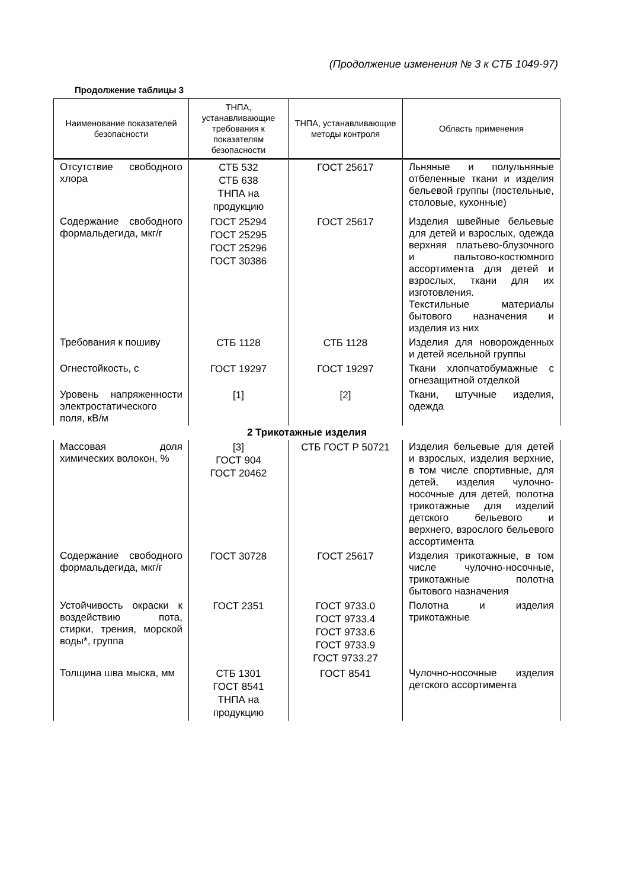(Продолжение изменения № 3 к СТБ 1049-97)
Продолжение таблицы 3
| Наименование показателей безопасности | ТНПА, устанавливающие требования к показателям безопасности | ТНПА, устанавливающие методы контроля | Область применения |
| --- | --- | --- | --- |
| Отсутствие свободного хлора | СТБ 532 СТБ 638 ТНПА на продукцию | ГОСТ 25617 | Льняные и полульняные отбеленные ткани и изделия бельевой группы (постельные, столовые, кухонные) |
| Содержание свободного формальдегида, мкг/г | ГОСТ 25294 ГОСТ 25295 ГОСТ 25296 ГОСТ 30386 | ГОСТ 25617 | Изделия швейные бельевые для детей и взрослых, одежда верхняя платьево-блузочного и пальтово-костюмного ассортимента для детей и взрослых, ткани для их изготовления. Текстильные материалы бытового назначения и изделия из них |
| Требования к пошиву | СТБ 1128 | СТБ 1128 | Изделия для новорожденных и детей ясельной группы |
| Огнестойкость, с | ГОСТ 19297 | ГОСТ 19297 | Ткани хлопчатобумажные с огнезащитной отделкой |
| Уровень напряженности электростатического поля, кВ/м | [1] | [2] | Ткани, штучные изделия, одежда |
| 2 Трикотажные изделия | | | |
| Массовая доля химических волокон, % | [3] ГОСТ 904 ГОСТ 20462 | СТБ ГОСТ Р 50721 | Изделия бельевые для детей и взрослых, изделия верхние, в том числе спортивные, для детей, изделия чулочно-носочные для детей, полотна трикотажные для изделий детского бельевого и верхнего, взрослого бельевого ассортимента |
| Содержание свободного формальдегида, мкг/г | ГОСТ 30728 | ГОСТ 25617 | Изделия трикотажные, в том числе чулочно-носочные, трикотажные полотна бытового назначения |
| Устойчивость окраски к воздействию пота, стирки, трения, морской воды*, группа | ГОСТ 2351 | ГОСТ 9733.0 ГОСТ 9733.4 ГОСТ 9733.6 ГОСТ 9733.9 ГОСТ 9733.27 | Полотна и изделия трикотажные |
| Толщина шва мыска, мм | СТБ 1301 ГОСТ 8541 ТНПА на продукцию | ГОСТ 8541 | Чулочно-носочные изделия детского ассортимента |